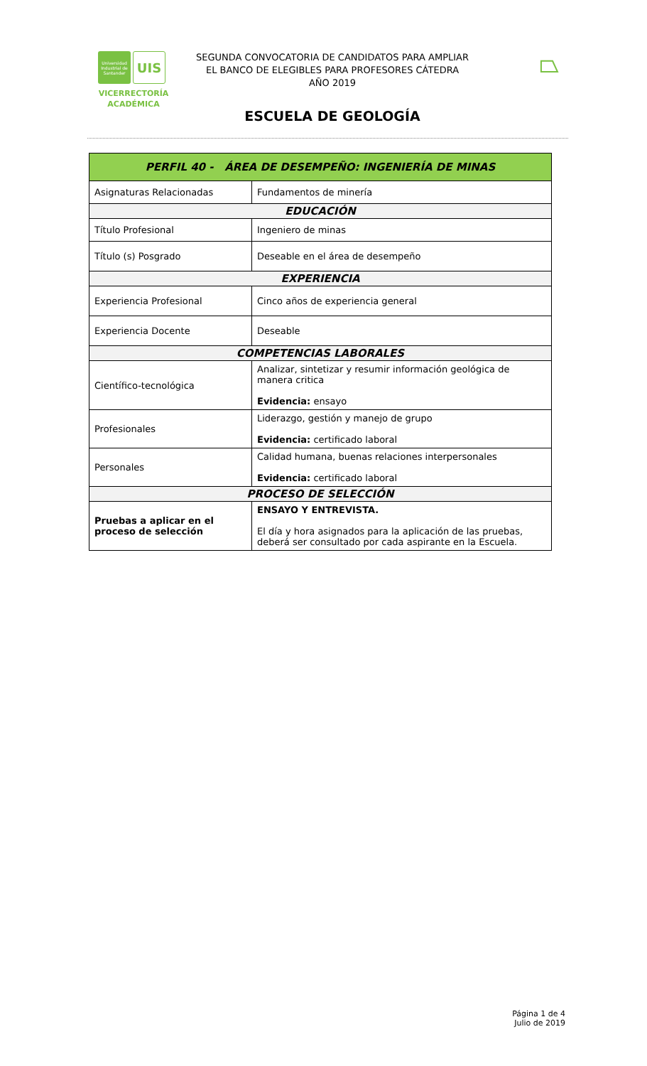Universidad Industrial de Santander
UIS
VICERRECTORÍA
ACADÉMICA
SEGUNDA CONVOCATORIA DE CANDIDATOS PARA AMPLIAR
EL BANCO DE ELEGIBLES PARA PROFESORES CÁTEDRA
AÑO 2019
ESCUELA DE GEOLOGÍA
⏢
| PERFIL 40 - ÁREA DE DESEMPEÑO: INGENIERÍA DE MINAS | |
| Asignaturas Relacionadas | Fundamentos de minería |
| EDUCACIÓN | |
| Título Profesional | Ingeniero de minas |
| Título (s) Posgrado | Deseable en el área de desempeño |
| EXPERIENCIA | |
| Experiencia Profesional | Cinco años de experiencia general |
| Experiencia Docente | Deseable |
| COMPETENCIAS LABORALES | |
| Científico-tecnológica | Analizar, sintetizar y resumir información geológica de manera critica Evidencia: ensayo |
| Profesionales | Liderazgo, gestión y manejo de grupo Evidencia: certificado laboral |
| Personales | Calidad humana, buenas relaciones interpersonales Evidencia: certificado laboral |
| PROCESO DE SELECCIÓN | |
| Pruebas a aplicar en el proceso de selección | ENSAYO Y ENTREVISTA. El día y hora asignados para la aplicación de las pruebas, deberá ser consultado por cada aspirante en la Escuela. |
Página 1 de 4
Julio de 2019